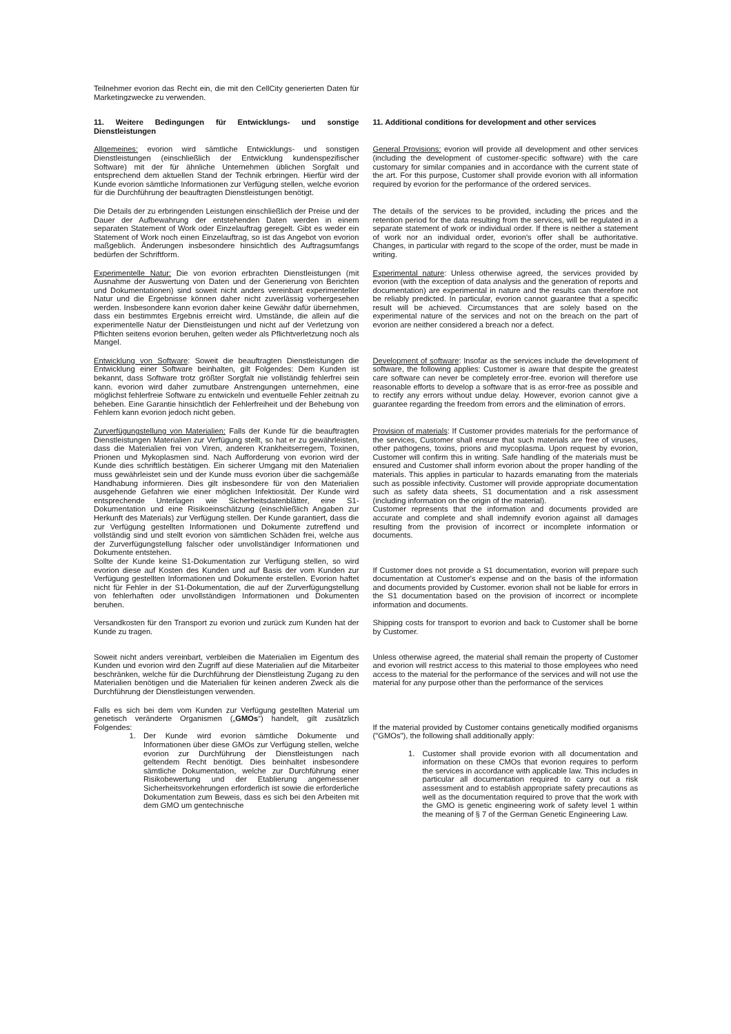Teilnehmer evorion das Recht ein, die mit den CellCity generierten Daten für Marketingzwecke zu verwenden.
11. Weitere Bedingungen für Entwicklungs- und sonstige Dienstleistungen
11. Additional conditions for development and other services
Allgemeines: evorion wird sämtliche Entwicklungs- und sonstigen Dienstleistungen (einschließlich der Entwicklung kundenspezifischer Software) mit der für ähnliche Unternehmen üblichen Sorgfalt und entsprechend dem aktuellen Stand der Technik erbringen. Hierfür wird der Kunde evorion sämtliche Informationen zur Verfügung stellen, welche evorion für die Durchführung der beauftragten Dienstleistungen benötigt.
General Provisions: evorion will provide all development and other services (including the development of customer-specific software) with the care customary for similar companies and in accordance with the current state of the art. For this purpose, Customer shall provide evorion with all information required by evorion for the performance of the ordered services.
Die Details der zu erbringenden Leistungen einschließlich der Preise und der Dauer der Aufbewahrung der entstehenden Daten werden in einem separaten Statement of Work oder Einzelauftrag geregelt. Gibt es weder ein Statement of Work noch einen Einzelauftrag, so ist das Angebot von evorion maßgeblich. Änderungen insbesondere hinsichtlich des Auftragsumfangs bedürfen der Schriftform.
The details of the services to be provided, including the prices and the retention period for the data resulting from the services, will be regulated in a separate statement of work or individual order. If there is neither a statement of work nor an individual order, evorion's offer shall be authoritative. Changes, in particular with regard to the scope of the order, must be made in writing.
Experimentelle Natur: Die von evorion erbrachten Dienstleistungen (mit Ausnahme der Auswertung von Daten und der Generierung von Berichten und Dokumentationen) sind soweit nicht anders vereinbart experimenteller Natur und die Ergebnisse können daher nicht zuverlässig vorhergesehen werden. Insbesondere kann evorion daher keine Gewähr dafür übernehmen, dass ein bestimmtes Ergebnis erreicht wird. Umstände, die allein auf die experimentelle Natur der Dienstleistungen und nicht auf der Verletzung von Pflichten seitens evorion beruhen, gelten weder als Pflichtverletzung noch als Mangel.
Experimental nature: Unless otherwise agreed, the services provided by evorion (with the exception of data analysis and the generation of reports and documentation) are experimental in nature and the results can therefore not be reliably predicted. In particular, evorion cannot guarantee that a specific result will be achieved. Circumstances that are solely based on the experimental nature of the services and not on the breach on the part of evorion are neither considered a breach nor a defect.
Entwicklung von Software: Soweit die beauftragten Dienstleistungen die Entwicklung einer Software beinhalten, gilt Folgendes: Dem Kunden ist bekannt, dass Software trotz größter Sorgfalt nie vollständig fehlerfrei sein kann. evorion wird daher zumutbare Anstrengungen unternehmen, eine möglichst fehlerfreie Software zu entwickeln und eventuelle Fehler zeitnah zu beheben. Eine Garantie hinsichtlich der Fehlerfreiheit und der Behebung von Fehlern kann evorion jedoch nicht geben.
Development of software: Insofar as the services include the development of software, the following applies: Customer is aware that despite the greatest care software can never be completely error-free. evorion will therefore use reasonable efforts to develop a software that is as error-free as possible and to rectify any errors without undue delay. However, evorion cannot give a guarantee regarding the freedom from errors and the elimination of errors.
Zurverfügungstellung von Materialien: Falls der Kunde für die beauftragten Dienstleistungen Materialien zur Verfügung stellt, so hat er zu gewährleisten, dass die Materialien frei von Viren, anderen Krankheitserregern, Toxinen, Prionen und Mykoplasmen sind. Nach Aufforderung von evorion wird der Kunde dies schriftlich bestätigen. Ein sicherer Umgang mit den Materialien muss gewährleistet sein und der Kunde muss evorion über die sachgemäße Handhabung informieren. Dies gilt insbesondere für von den Materialien ausgehende Gefahren wie einer möglichen Infektiosität. Der Kunde wird entsprechende Unterlagen wie Sicherheitsdatenblätter, eine S1-Dokumentation und eine Risikoeinschätzung (einschließlich Angaben zur Herkunft des Materials) zur Verfügung stellen. Der Kunde garantiert, dass die zur Verfügung gestellten Informationen und Dokumente zutreffend und vollständig sind und stellt evorion von sämtlichen Schäden frei, welche aus der Zurverfügungstellung falscher oder unvollständiger Informationen und Dokumente entstehen.
Sollte der Kunde keine S1-Dokumentation zur Verfügung stellen, so wird evorion diese auf Kosten des Kunden und auf Basis der vom Kunden zur Verfügung gestellten Informationen und Dokumente erstellen. Evorion haftet nicht für Fehler in der S1-Dokumentation, die auf der Zurverfügungstellung von fehlerhaften oder unvollständigen Informationen und Dokumenten beruhen.
Provision of materials: If Customer provides materials for the performance of the services, Customer shall ensure that such materials are free of viruses, other pathogens, toxins, prions and mycoplasma. Upon request by evorion, Customer will confirm this in writing. Safe handling of the materials must be ensured and Customer shall inform evorion about the proper handling of the materials. This applies in particular to hazards emanating from the materials such as possible infectivity. Customer will provide appropriate documentation such as safety data sheets, S1 documentation and a risk assessment (including information on the origin of the material).
Customer represents that the information and documents provided are accurate and complete and shall indemnify evorion against all damages resulting from the provision of incorrect or incomplete information or documents.
If Customer does not provide a S1 documentation, evorion will prepare such documentation at Customer's expense and on the basis of the information and documents provided by Customer. evorion shall not be liable for errors in the S1 documentation based on the provision of incorrect or incomplete information and documents.
Versandkosten für den Transport zu evorion und zurück zum Kunden hat der Kunde zu tragen.
Shipping costs for transport to evorion and back to Customer shall be borne by Customer.
Soweit nicht anders vereinbart, verbleiben die Materialien im Eigentum des Kunden und evorion wird den Zugriff auf diese Materialien auf die Mitarbeiter beschränken, welche für die Durchführung der Dienstleistung Zugang zu den Materialien benötigen und die Materialien für keinen anderen Zweck als die Durchführung der Dienstleistungen verwenden.
Unless otherwise agreed, the material shall remain the property of Customer and evorion will restrict access to this material to those employees who need access to the material for the performance of the services and will not use the material for any purpose other than the performance of the services
Falls es sich bei dem vom Kunden zur Verfügung gestellten Material um genetisch veränderte Organismen („GMOs“) handelt, gilt zusätzlich Folgendes:
1. Der Kunde wird evorion sämtliche Dokumente und Informationen über diese GMOs zur Verfügung stellen, welche evorion zur Durchführung der Dienstleistungen nach geltendem Recht benötigt. Dies beinhaltet insbesondere sämtliche Dokumentation, welche zur Durchführung einer Risikobewertung und der Etablierung angemessener Sicherheitsvorkehrungen erforderlich ist sowie die erforderliche Dokumentation zum Beweis, dass es sich bei den Arbeiten mit dem GMO um gentechnische
If the material provided by Customer contains genetically modified organisms ("GMOs"), the following shall additionally apply:
1. Customer shall provide evorion with all documentation and information on these CMOs that evorion requires to perform the services in accordance with applicable law. This includes in particular all documentation required to carry out a risk assessment and to establish appropriate safety precautions as well as the documentation required to prove that the work with the GMO is genetic engineering work of safety level 1 within the meaning of § 7 of the German Genetic Engineering Law.